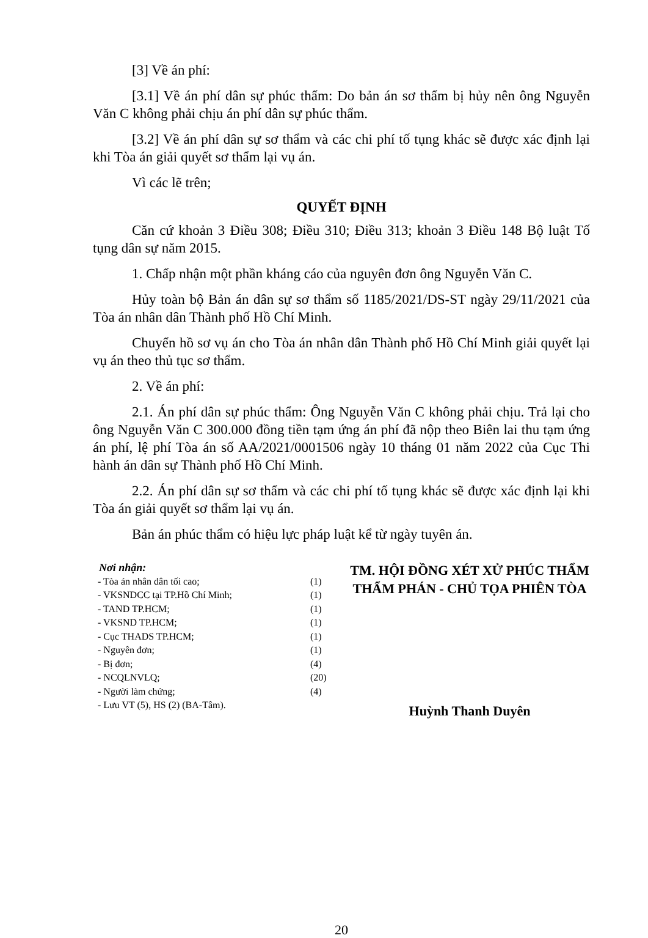[3] Về án phí:
[3.1] Về án phí dân sự phúc thẩm: Do bản án sơ thẩm bị hủy nên ông Nguyễn Văn C không phải chịu án phí dân sự phúc thẩm.
[3.2] Về án phí dân sự sơ thẩm và các chi phí tố tụng khác sẽ được xác định lại khi Tòa án giải quyết sơ thẩm lại vụ án.
Vì các lẽ trên;
QUYẾT ĐỊNH
Căn cứ khoản 3 Điều 308; Điều 310; Điều 313; khoản 3 Điều 148 Bộ luật Tố tụng dân sự năm 2015.
1. Chấp nhận một phần kháng cáo của nguyên đơn ông Nguyễn Văn C.
Hủy toàn bộ Bản án dân sự sơ thẩm số 1185/2021/DS-ST ngày 29/11/2021 của Tòa án nhân dân Thành phố Hồ Chí Minh.
Chuyển hồ sơ vụ án cho Tòa án nhân dân Thành phố Hồ Chí Minh giải quyết lại vụ án theo thủ tục sơ thẩm.
2. Về án phí:
2.1. Án phí dân sự phúc thẩm: Ông Nguyễn Văn C không phải chịu. Trả lại cho ông Nguyễn Văn C 300.000 đồng tiền tạm ứng án phí đã nộp theo Biên lai thu tạm ứng án phí, lệ phí Tòa án số AA/2021/0001506 ngày 10 tháng 01 năm 2022 của Cục Thi hành án dân sự Thành phố Hồ Chí Minh.
2.2. Án phí dân sự sơ thẩm và các chi phí tố tụng khác sẽ được xác định lại khi Tòa án giải quyết sơ thẩm lại vụ án.
Bản án phúc thẩm có hiệu lực pháp luật kể từ ngày tuyên án.
Nơi nhận:
| - Tòa án nhân dân tối cao; | (1) |
| - VKSNDCC tại TP.Hồ Chí Minh; | (1) |
| - TAND TP.HCM; | (1) |
| - VKSND TP.HCM; | (1) |
| - Cục THADS TP.HCM; | (1) |
| - Nguyên đơn; | (1) |
| - Bị đơn; | (4) |
| - NCQLNVLQ; | (20) |
| - Người làm chứng; | (4) |
| - Lưu VT (5), HS (2) (BA-Tâm). | |
TM. HỘI ĐỒNG XÉT XỬ PHÚC THẨM
THẨM PHÁN - CHỦ TỌA PHIÊN TÒA
Huỳnh Thanh Duyên
20